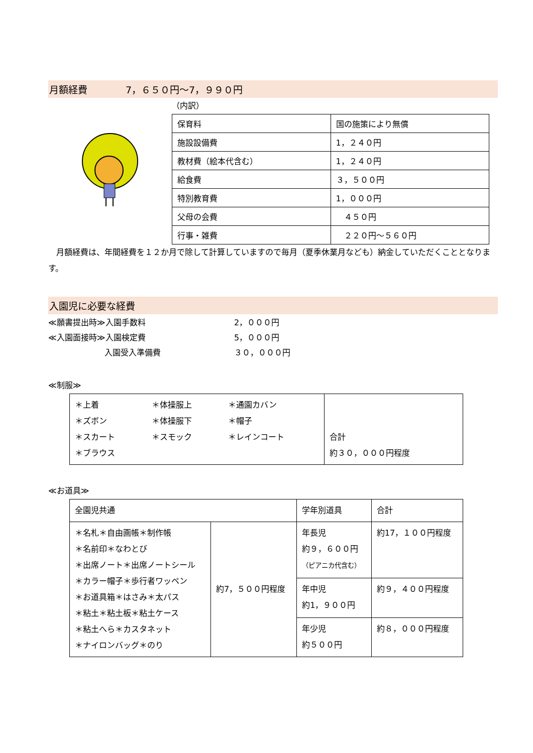月額経費　　　　7，６５０円～7，９９０円
（内訳）
| 保育料 | 国の施策により無償 |
| 施設設備費 | 1，２４０円 |
| 教材費（絵本代含む） | 1，２４０円 |
| 給食費 | ３，５００円 |
| 特別教育費 | 1，０００円 |
| 父母の会費 | ４５０円 |
| 行事・雑費 | ２２０円～５６０円 |
　月額経費は、年間経費を１２か月で除して計算していますので毎月（夏季休業月なども）納金していただくこととなります。
入園児に必要な経費
| ≪願書提出時≫入園手数料 | 2，０００円 |
| ≪入園面接時≫入園検定費 | 5，０００円 |
| 入園受入準備費 | ３０，０００円 |
≪制服≫
| ＊上着 ＊ズボン ＊スカート ＊ブラウス | ＊体操服上 ＊体操服下 ＊スモック | ＊通園カバン ＊帽子 ＊レインコート | 合計 約３０，０００円程度 |
≪お道具≫
| 全園児共通 | | 学年別道具 | 合計 |
| --- | --- | --- | --- |
| ＊名札＊自由画帳＊制作帳 ＊名前印＊なわとび ＊出席ノート＊出席ノートシール ＊カラー帽子＊歩行者ワッペン ＊お道具箱＊はさみ＊太パス ＊粘土＊粘土板＊粘土ケース ＊粘土へら＊カスタネット ＊ナイロンバッグ＊のり | 約7，５００円程度 | 年長児 約９，６００円 （ピアニカ代含む） | 約17，１００円程度 |
| | | 年中児 約1，９００円 | 約９，４００円程度 |
| | | 年少児 約５００円 | 約８，０００円程度 |